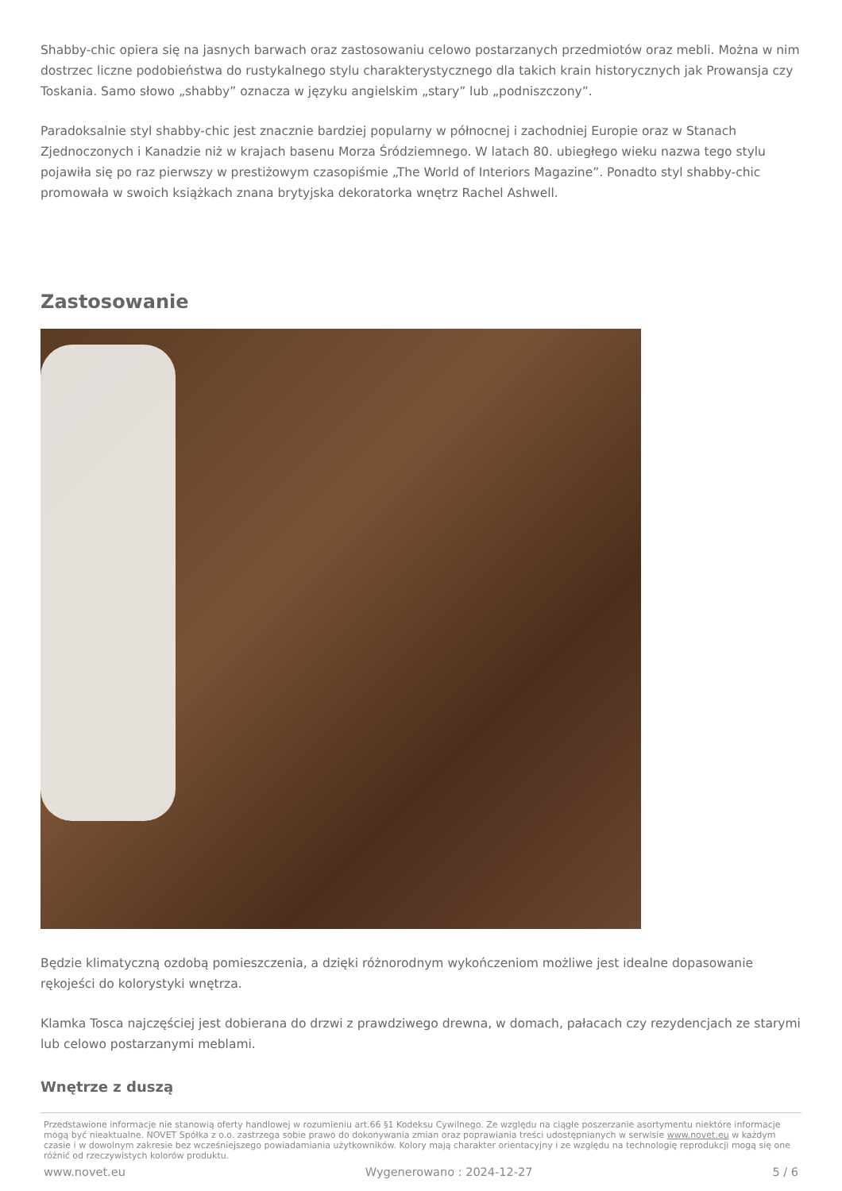Shabby-chic opiera się na jasnych barwach oraz zastosowaniu celowo postarzanych przedmiotów oraz mebli. Można w nim dostrzec liczne podobieństwa do rustykalnego stylu charakterystycznego dla takich krain historycznych jak Prowansja czy Toskania. Samo słowo „shabby” oznacza w języku angielskim „stary” lub „podniszczony”.
Paradoksalnie styl shabby-chic jest znacznie bardziej popularny w północnej i zachodniej Europie oraz w Stanach Zjednoczonych i Kanadzie niż w krajach basenu Morza Śródziemnego. W latach 80. ubiegłego wieku nazwa tego stylu pojawiła się po raz pierwszy w prestiżowym czasopiśmie „The World of Interiors Magazine”. Ponadto styl shabby-chic promowała w swoich książkach znana brytyjska dekoratorka wnętrz Rachel Ashwell.
Zastosowanie
Będzie klimatyczną ozdobą pomieszczenia, a dzięki różnorodnym wykończeniom możliwe jest idealne dopasowanie rękojeści do kolorystyki wnętrza.
Klamka Tosca najczęściej jest dobierana do drzwi z prawdziwego drewna, w domach, pałacach czy rezydencjach ze starymi lub celowo postarzanymi meblami.
Wnętrze z duszą
Przedstawione informacje nie stanowią oferty handlowej w rozumieniu art.66 §1 Kodeksu Cywilnego. Ze względu na ciągłe poszerzanie asortymentu niektóre informacje mogą być nieaktualne. NOVET Spółka z o.o. zastrzega sobie prawo do dokonywania zmian oraz poprawiania treści udostępnianych w serwisie www.novet.eu w każdym czasie i w dowolnym zakresie bez wcześniejszego powiadamiania użytkowników. Kolory mają charakter orientacyjny i ze względu na technologię reprodukcji mogą się one różnić od rzeczywistych kolorów produktu.
www.novet.eu Wygenerowano : 2024-12-27 5 / 6